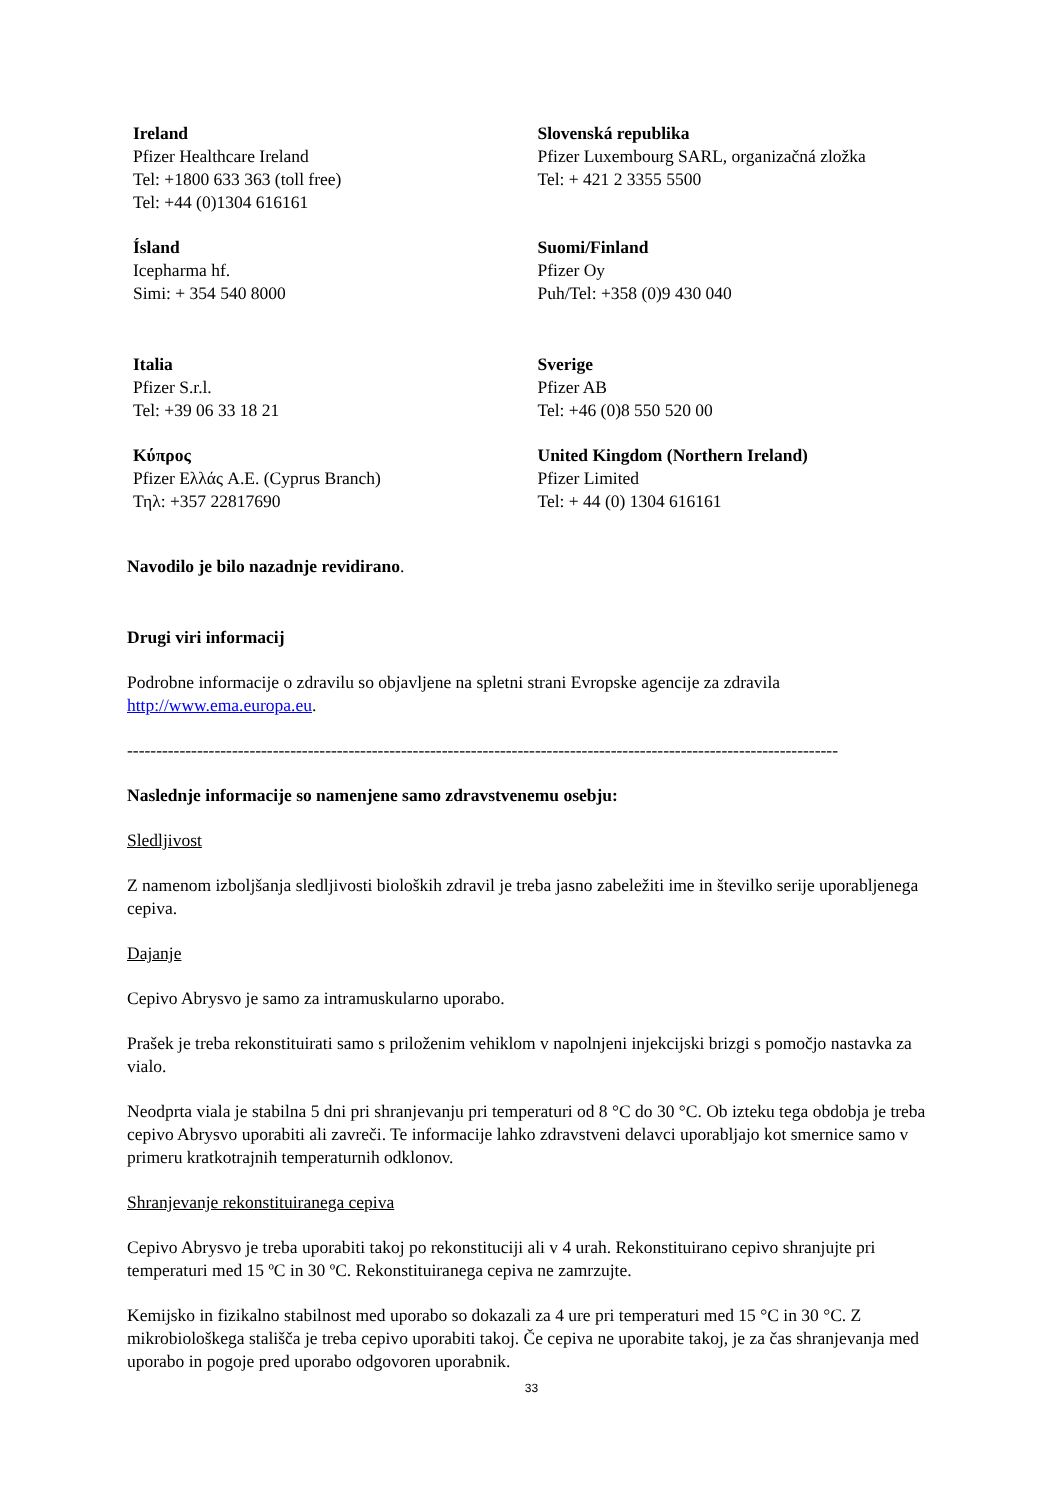| Ireland Pfizer Healthcare Ireland Tel: +1800 633 363 (toll free) Tel: +44 (0)1304 616161 | Slovenská republika Pfizer Luxembourg SARL, organizačná zložka Tel: + 421 2 3355 5500 |
| Ísland Icepharma hf. Simi: + 354 540 8000 | Suomi/Finland Pfizer Oy Puh/Tel: +358 (0)9 430 040 |
| Italia Pfizer S.r.l. Tel: +39 06 33 18 21 | Sverige Pfizer AB Tel: +46 (0)8 550 520 00 |
| Κύπρος Pfizer Ελλάς A.E. (Cyprus Branch) Τηλ: +357 22817690 | United Kingdom (Northern Ireland) Pfizer Limited Tel: + 44 (0) 1304 616161 |
Navodilo je bilo nazadnje revidirano.
Drugi viri informacij
Podrobne informacije o zdravilu so objavljene na spletni strani Evropske agencije za zdravila http://www.ema.europa.eu.
--------------------------------------------------------------------------------------------------------------------------
Naslednje informacije so namenjene samo zdravstvenemu osebju:
Sledljivost
Z namenom izboljšanja sledljivosti bioloških zdravil je treba jasno zabeležiti ime in številko serije uporabljenega cepiva.
Dajanje
Cepivo Abrysvo je samo za intramuskularno uporabo.
Prašek je treba rekonstituirati samo s priloženim vehiklom v napolnjeni injekcijski brizgi s pomočjo nastavka za vialo.
Neodprta viala je stabilna 5 dni pri shranjevanju pri temperaturi od 8 °C do 30 °C. Ob izteku tega obdobja je treba cepivo Abrysvo uporabiti ali zavreči. Te informacije lahko zdravstveni delavci uporabljajo kot smernice samo v primeru kratkotrajnih temperaturnih odklonov.
Shranjevanje rekonstituiranega cepiva
Cepivo Abrysvo je treba uporabiti takoj po rekonstituciji ali v 4 urah. Rekonstituirano cepivo shranjujte pri temperaturi med 15 ºC in 30 ºC. Rekonstituiranega cepiva ne zamrzujte.
Kemijsko in fizikalno stabilnost med uporabo so dokazali za 4 ure pri temperaturi med 15 °C in 30 °C. Z mikrobiološkega stališča je treba cepivo uporabiti takoj. Če cepiva ne uporabite takoj, je za čas shranjevanja med uporabo in pogoje pred uporabo odgovoren uporabnik.
33